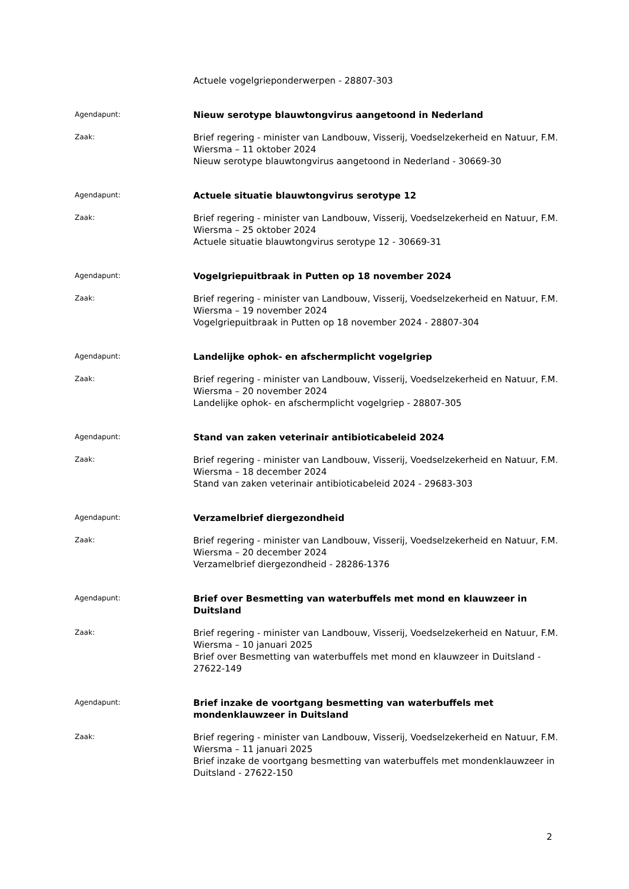Actuele vogelgrieponderwerpen - 28807-303
Agendapunt:
Nieuw serotype blauwtongvirus aangetoond in Nederland
Zaak:
Brief regering - minister van Landbouw, Visserij, Voedselzekerheid en Natuur, F.M. Wiersma – 11 oktober 2024
Nieuw serotype blauwtongvirus aangetoond in Nederland - 30669-30
Agendapunt:
Actuele situatie blauwtongvirus serotype 12
Zaak:
Brief regering - minister van Landbouw, Visserij, Voedselzekerheid en Natuur, F.M. Wiersma – 25 oktober 2024
Actuele situatie blauwtongvirus serotype 12 - 30669-31
Agendapunt:
Vogelgriepuitbraak in Putten op 18 november 2024
Zaak:
Brief regering - minister van Landbouw, Visserij, Voedselzekerheid en Natuur, F.M. Wiersma – 19 november 2024
Vogelgriepuitbraak in Putten op 18 november 2024 - 28807-304
Agendapunt:
Landelijke ophok- en afschermplicht vogelgriep
Zaak:
Brief regering - minister van Landbouw, Visserij, Voedselzekerheid en Natuur, F.M. Wiersma – 20 november 2024
Landelijke ophok- en afschermplicht vogelgriep - 28807-305
Agendapunt:
Stand van zaken veterinair antibioticabeleid 2024
Zaak:
Brief regering - minister van Landbouw, Visserij, Voedselzekerheid en Natuur, F.M. Wiersma – 18 december 2024
Stand van zaken veterinair antibioticabeleid 2024 - 29683-303
Agendapunt:
Verzamelbrief diergezondheid
Zaak:
Brief regering - minister van Landbouw, Visserij, Voedselzekerheid en Natuur, F.M. Wiersma – 20 december 2024
Verzamelbrief diergezondheid - 28286-1376
Agendapunt:
Brief over Besmetting van waterbuffels met mond en klauwzeer in Duitsland
Zaak:
Brief regering - minister van Landbouw, Visserij, Voedselzekerheid en Natuur, F.M. Wiersma – 10 januari 2025
Brief over Besmetting van waterbuffels met mond en klauwzeer in Duitsland - 27622-149
Agendapunt:
Brief inzake de voortgang besmetting van waterbuffels met mondenklauwzeer in Duitsland
Zaak:
Brief regering - minister van Landbouw, Visserij, Voedselzekerheid en Natuur, F.M. Wiersma – 11 januari 2025
Brief inzake de voortgang besmetting van waterbuffels met mondenklauwzeer in Duitsland - 27622-150
2